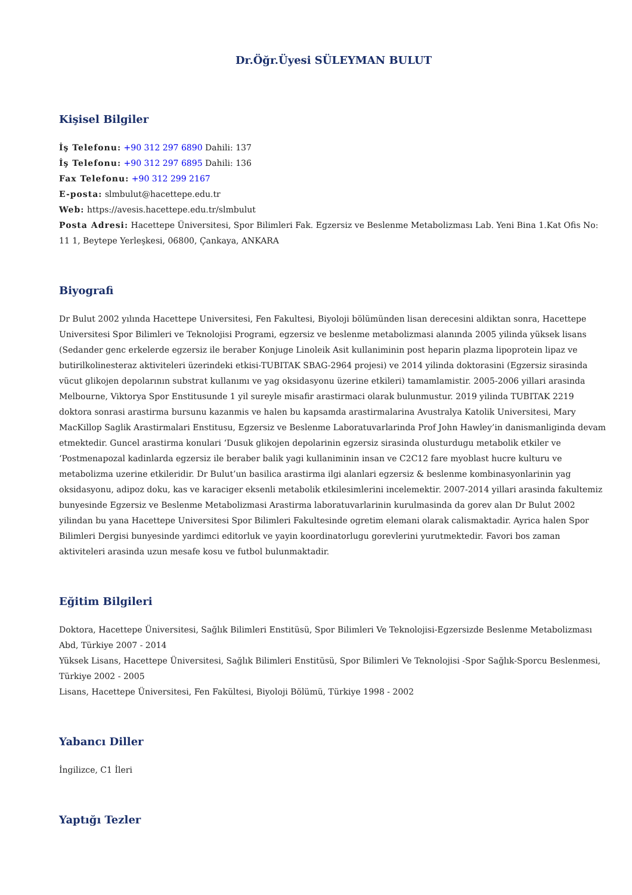Dr.Öğr.Üyesi SÜLEYMAN BULUT
Kişisel Bilgiler
İş Telefonu: +90 312 297 6890 Dahili: 137
İş Telefonu: +90 312 297 6895 Dahili: 136
Fax Telefonu: +90 312 299 2167
E-posta: slmbulut@hacettepe.edu.tr
Web: https://avesis.hacettepe.edu.tr/slmbulut
Posta Adresi: Hacettepe Üniversitesi, Spor Bilimleri Fak. Egzersiz ve Beslenme Metabolizması Lab. Yeni Bina 1.Kat Ofis No: 11 1, Beytepe Yerleşkesi, 06800, Çankaya, ANKARA
Biyografi
Dr Bulut 2002 yılında Hacettepe Universitesi, Fen Fakultesi, Biyoloji bölümünden lisan derecesini aldiktan sonra, Hacettepe Universitesi Spor Bilimleri ve Teknolojisi Programi, egzersiz ve beslenme metabolizmasi alanında 2005 yilinda yüksek lisans (Sedander genc erkelerde egzersiz ile beraber Konjuge Linoleik Asit kullaniminin post heparin plazma lipoprotein lipaz ve butirilkolinesteraz aktiviteleri üzerindeki etkisi-TUBITAK SBAG-2964 projesi) ve 2014 yilinda doktorasini (Egzersiz sirasinda vücut glikojen depolarının substrat kullanımı ve yag oksidasyonu üzerine etkileri) tamamlamistir. 2005-2006 yillari arasinda Melbourne, Viktorya Spor Enstitusunde 1 yil sureyle misafir arastirmaci olarak bulunmustur. 2019 yilinda TUBITAK 2219 doktora sonrasi arastirma bursunu kazanmis ve halen bu kapsamda arastirmalarina Avustralya Katolik Universitesi, Mary MacKillop Saglik Arastirmalari Enstitusu, Egzersiz ve Beslenme Laboratuvarlarinda Prof John Hawley’in danismanliginda devam etmektedir. Guncel arastirma konulari ‘Dusuk glikojen depolarinin egzersiz sirasinda olusturdugu metabolik etkiler ve ‘Postmenapozal kadinlarda egzersiz ile beraber balik yagi kullaniminin insan ve C2C12 fare myoblast hucre kulturu ve metabolizma uzerine etkileridir. Dr Bulut’un basilica arastirma ilgi alanlari egzersiz & beslenme kombinasyonlarinin yag oksidasyonu, adipoz doku, kas ve karaciger eksenli metabolik etkilesimlerini incelemektir. 2007-2014 yillari arasinda fakultemiz bunyesinde Egzersiz ve Beslenme Metabolizmasi Arastirma laboratuvarlarinin kurulmasinda da gorev alan Dr Bulut 2002 yilindan bu yana Hacettepe Universitesi Spor Bilimleri Fakultesinde ogretim elemani olarak calismaktadir. Ayrica halen Spor Bilimleri Dergisi bunyesinde yardimci editorluk ve yayin koordinatorlugu gorevlerini yurutmektedir. Favori bos zaman aktiviteleri arasinda uzun mesafe kosu ve futbol bulunmaktadir.
Eğitim Bilgileri
Doktora, Hacettepe Üniversitesi, Sağlık Bilimleri Enstitüsü, Spor Bilimleri Ve Teknolojisi-Egzersizde Beslenme Metabolizması Abd, Türkiye 2007 - 2014
Yüksek Lisans, Hacettepe Üniversitesi, Sağlık Bilimleri Enstitüsü, Spor Bilimleri Ve Teknolojisi -Spor Sağlık-Sporcu Beslenmesi, Türkiye 2002 - 2005
Lisans, Hacettepe Üniversitesi, Fen Fakültesi, Biyoloji Bölümü, Türkiye 1998 - 2002
Yabancı Diller
İngilizce, C1 İleri
Yaptığı Tezler